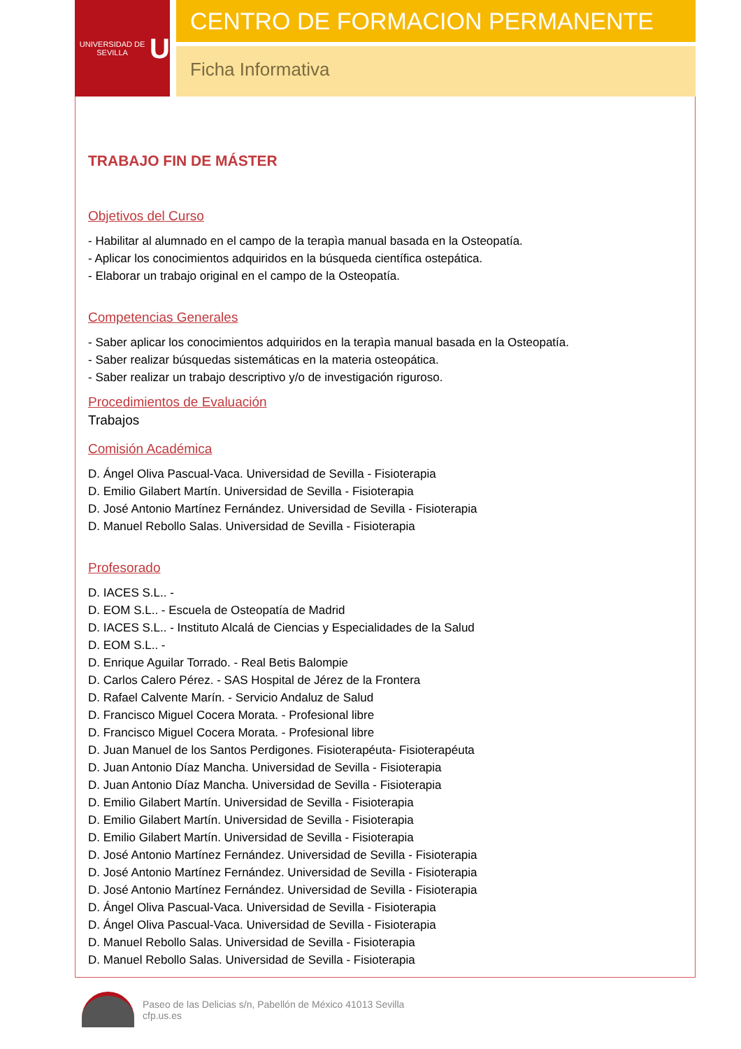UNIVERSIDAD DE SEVILLA
U
CENTRO DE FORMACION PERMANENTE
Ficha Informativa
TRABAJO FIN DE MÁSTER
Objetivos del Curso
- Habilitar al alumnado en el campo de la terapìa manual basada en la Osteopatía.
- Aplicar los conocimientos adquiridos en la búsqueda científica ostepática.
- Elaborar un trabajo original en el campo de la Osteopatía.
Competencias Generales
- Saber aplicar los conocimientos adquiridos en la terapìa manual basada en la Osteopatía.
- Saber realizar búsquedas sistemáticas en la materia osteopática.
- Saber realizar un trabajo descriptivo y/o de investigación riguroso.
Procedimientos de Evaluación
Trabajos
Comisión Académica
D. Ángel Oliva Pascual-Vaca. Universidad de Sevilla - Fisioterapia
D. Emilio Gilabert Martín. Universidad de Sevilla - Fisioterapia
D. José Antonio Martínez Fernández. Universidad de Sevilla - Fisioterapia
D. Manuel Rebollo Salas. Universidad de Sevilla - Fisioterapia
Profesorado
D. IACES S.L.. -
D. EOM S.L.. - Escuela de Osteopatía de Madrid
D. IACES S.L.. - Instituto Alcalá de Ciencias y Especialidades de la Salud
D. EOM S.L.. -
D. Enrique Aguilar Torrado. - Real Betis Balompie
D. Carlos Calero Pérez. - SAS Hospital de Jérez de la Frontera
D. Rafael Calvente Marín. - Servicio Andaluz de Salud
D. Francisco Miguel Cocera Morata. - Profesional libre
D. Francisco Miguel Cocera Morata. - Profesional libre
D. Juan Manuel de los Santos Perdigones. Fisioterapéuta- Fisioterapéuta
D. Juan Antonio Díaz Mancha. Universidad de Sevilla - Fisioterapia
D. Juan Antonio Díaz Mancha. Universidad de Sevilla - Fisioterapia
D. Emilio Gilabert Martín. Universidad de Sevilla - Fisioterapia
D. Emilio Gilabert Martín. Universidad de Sevilla - Fisioterapia
D. Emilio Gilabert Martín. Universidad de Sevilla - Fisioterapia
D. José Antonio Martínez Fernández. Universidad de Sevilla - Fisioterapia
D. José Antonio Martínez Fernández. Universidad de Sevilla - Fisioterapia
D. José Antonio Martínez Fernández. Universidad de Sevilla - Fisioterapia
D. Ángel Oliva Pascual-Vaca. Universidad de Sevilla - Fisioterapia
D. Ángel Oliva Pascual-Vaca. Universidad de Sevilla - Fisioterapia
D. Manuel Rebollo Salas. Universidad de Sevilla - Fisioterapia
D. Manuel Rebollo Salas. Universidad de Sevilla - Fisioterapia
Paseo de las Delicias s/n, Pabellón de México 41013 Sevilla
cfp.us.es